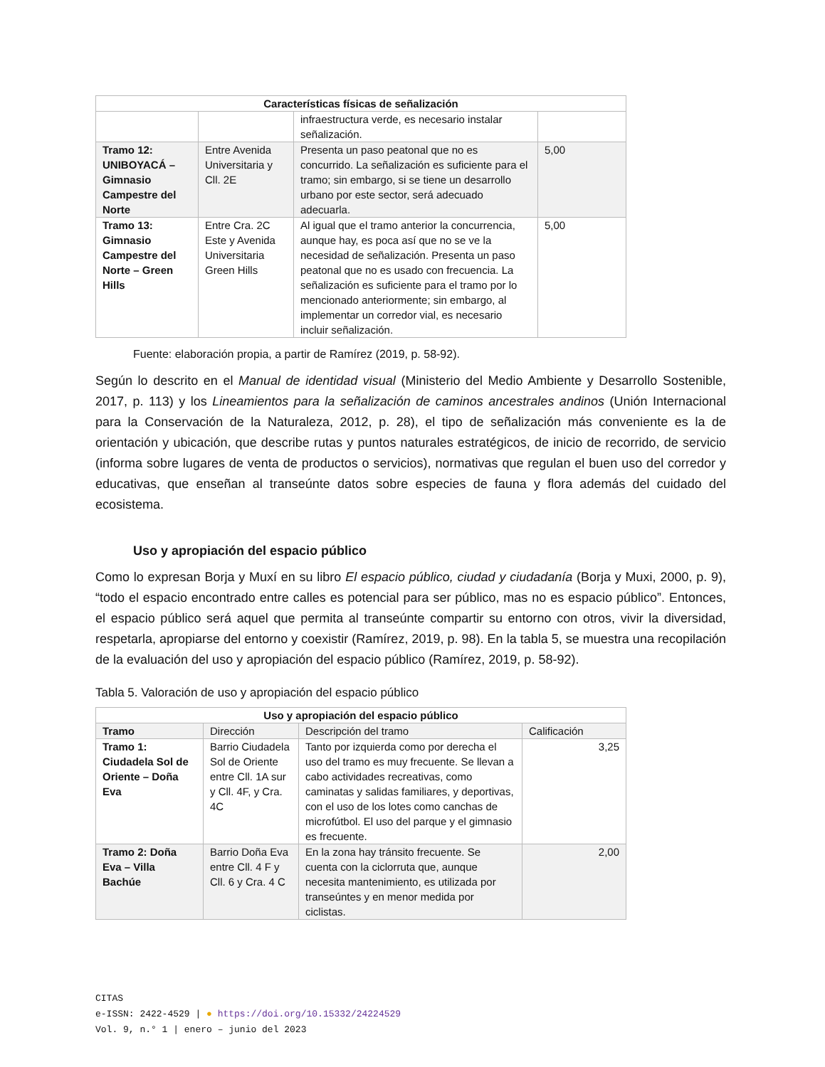| Características físicas de señalización | | | |
| --- | --- | --- | --- |
| | | infraestructura verde, es necesario instalar señalización. | |
| Tramo 12: UNIBOYACÁ – Gimnasio Campestre del Norte | Entre Avenida Universitaria y Cll. 2E | Presenta un paso peatonal que no es concurrido. La señalización es suficiente para el tramo; sin embargo, si se tiene un desarrollo urbano por este sector, será adecuado adecuarla. | 5,00 |
| Tramo 13: Gimnasio Campestre del Norte – Green Hills | Entre Cra. 2C Este y Avenida Universitaria Green Hills | Al igual que el tramo anterior la concurrencia, aunque hay, es poca así que no se ve la necesidad de señalización. Presenta un paso peatonal que no es usado con frecuencia. La señalización es suficiente para el tramo por lo mencionado anteriormente; sin embargo, al implementar un corredor vial, es necesario incluir señalización. | 5,00 |
Fuente: elaboración propia, a partir de Ramírez (2019, p. 58-92).
Según lo descrito en el Manual de identidad visual (Ministerio del Medio Ambiente y Desarrollo Sostenible, 2017, p. 113) y los Lineamientos para la señalización de caminos ancestrales andinos (Unión Internacional para la Conservación de la Naturaleza, 2012, p. 28), el tipo de señalización más conveniente es la de orientación y ubicación, que describe rutas y puntos naturales estratégicos, de inicio de recorrido, de servicio (informa sobre lugares de venta de productos o servicios), normativas que regulan el buen uso del corredor y educativas, que enseñan al transeúnte datos sobre especies de fauna y flora además del cuidado del ecosistema.
Uso y apropiación del espacio público
Como lo expresan Borja y Muxí en su libro El espacio público, ciudad y ciudadanía (Borja y Muxi, 2000, p. 9), “todo el espacio encontrado entre calles es potencial para ser público, mas no es espacio público”. Entonces, el espacio público será aquel que permita al transeúnte compartir su entorno con otros, vivir la diversidad, respetarla, apropiarse del entorno y coexistir (Ramírez, 2019, p. 98). En la tabla 5, se muestra una recopilación de la evaluación del uso y apropiación del espacio público (Ramírez, 2019, p. 58-92).
Tabla 5. Valoración de uso y apropiación del espacio público
| Uso y apropiación del espacio público | | | |
| --- | --- | --- | --- |
| Tramo | Dirección | Descripción del tramo | Calificación |
| Tramo 1: Ciudadela Sol de Oriente – Doña Eva | Barrio Ciudadela Sol de Oriente entre Cll. 1A sur y Cll. 4F, y Cra. 4C | Tanto por izquierda como por derecha el uso del tramo es muy frecuente. Se llevan a cabo actividades recreativas, como caminatas y salidas familiares, y deportivas, con el uso de los lotes como canchas de microfútbol. El uso del parque y el gimnasio es frecuente. | 3,25 |
| Tramo 2: Doña Eva – Villa Bachúe | Barrio Doña Eva entre Cll. 4 F y Cll. 6 y Cra. 4 C | En la zona hay tránsito frecuente. Se cuenta con la ciclorruta que, aunque necesita mantenimiento, es utilizada por transeúntes y en menor medida por ciclistas. | 2,00 |
CITAS
e-ISSN: 2422-4529 | ● https://doi.org/10.15332/24224529
Vol. 9, n.° 1 | enero – junio del 2023